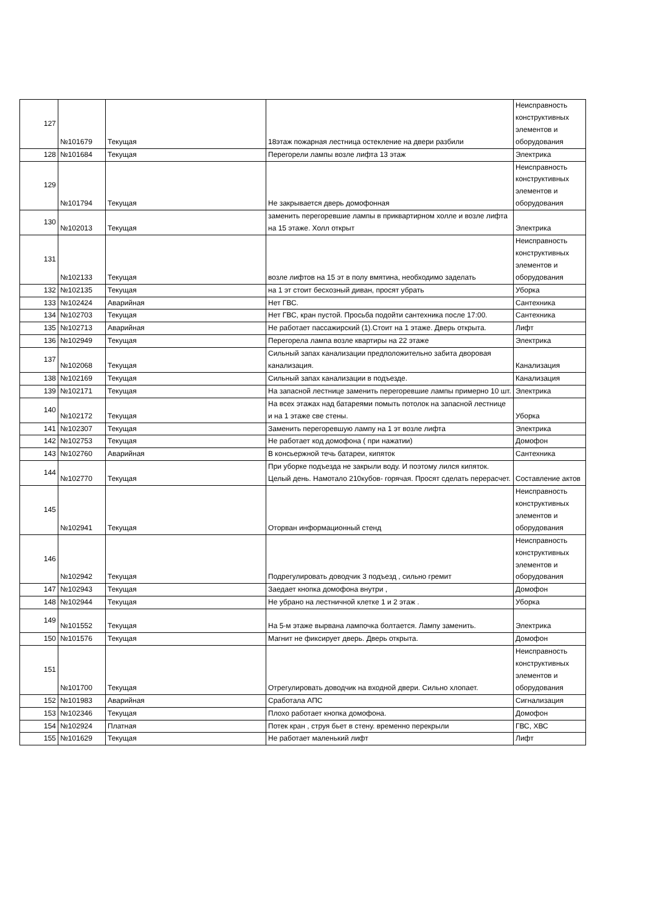| 127 | №101679 | Текущая | 18этаж пожарная лестница остекление на двери разбили | Неисправность конструктивных элементов и оборудования |
| 128 | №101684 | Текущая | Перегорели лампы возле лифта 13 этаж | Электрика |
| 129 | №101794 | Текущая | Не закрывается дверь домофонная | Неисправность конструктивных элементов и оборудования |
| 130 | №102013 | Текущая | заменить перегоревшие лампы в приквартирном холле и возле лифта на 15 этаже. Холл открыт | Электрика |
| 131 | №102133 | Текущая | возле лифтов на 15 эт в полу вмятина, необходимо заделать | Неисправность конструктивных элементов и оборудования |
| 132 | №102135 | Текущая | на 1 эт стоит бесхозный диван, просят убрать | Уборка |
| 133 | №102424 | Аварийная | Нет ГВС. | Сантехника |
| 134 | №102703 | Текущая | Нет ГВС, кран пустой. Просьба подойти сантехника после 17:00. | Сантехника |
| 135 | №102713 | Аварийная | Не работает пассажирский (1).Стоит на 1 этаже. Дверь открыта. | Лифт |
| 136 | №102949 | Текущая | Перегорела лампа возле квартиры на 22 этаже | Электрика |
| 137 | №102068 | Текущая | Сильный запах канализации предположительно забита дворовая канализация. | Канализация |
| 138 | №102169 | Текущая | Сильный запах канализации в подъезде. | Канализация |
| 139 | №102171 | Текущая | На запасной лестнице заменить перегоревшие лампы примерно 10 шт. | Электрика |
| 140 | №102172 | Текущая | На всех этажах над батареями помыть потолок на запасной лестнице и на 1 этаже све стены. | Уборка |
| 141 | №102307 | Текущая | Заменить перегоревшую лампу на 1 эт возле лифта | Электрика |
| 142 | №102753 | Текущая | Не работает код домофона ( при нажатии) | Домофон |
| 143 | №102760 | Аварийная | В консьержной течь батареи, кипяток | Сантехника |
| 144 | №102770 | Текущая | При уборке подъезда не закрыли воду. И поэтому лился кипяток. Целый день. Намотало 210кубов- горячая. Просят сделать перерасчет. | Составление актов |
| 145 | №102941 | Текущая | Оторван информационный стенд | Неисправность конструктивных элементов и оборудования |
| 146 | №102942 | Текущая | Подрегулировать доводчик 3 подъезд , сильно гремит | Неисправность конструктивных элементов и оборудования |
| 147 | №102943 | Текущая | Заедает кнопка домофона внутри , | Домофон |
| 148 | №102944 | Текущая | Не убрано на лестничной клетке 1 и 2 этаж . | Уборка |
| 149 | №101552 | Текущая | На 5-м этаже вырвана лампочка болтается. Лампу заменить. | Электрика |
| 150 | №101576 | Текущая | Магнит не фиксирует дверь. Дверь открыта. | Домофон |
| 151 | №101700 | Текущая | Отрегулировать доводчик на входной двери. Сильно хлопает. | Неисправность конструктивных элементов и оборудования |
| 152 | №101983 | Аварийная | Сработала АПС | Сигнализация |
| 153 | №102346 | Текущая | Плохо работает кнопка домофона. | Домофон |
| 154 | №102924 | Платная | Потек кран , струя бьет в стену. временно перекрыли | ГВС, ХВС |
| 155 | №101629 | Текущая | Не работает маленький лифт | Лифт |